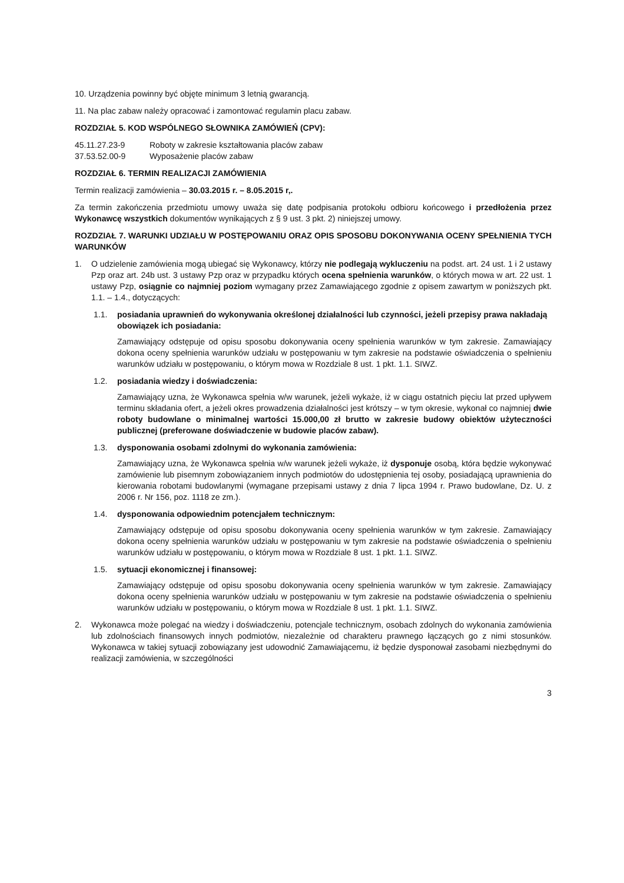10. Urządzenia powinny być objęte minimum 3 letnią gwarancją.
11. Na plac zabaw należy opracować i zamontować regulamin placu zabaw.
ROZDZIAŁ 5. KOD WSPÓLNEGO SŁOWNIKA ZAMÓWIEŃ (CPV):
45.11.27.23-9 Roboty w zakresie kształtowania placów zabaw
37.53.52.00-9 Wyposażenie placów zabaw
ROZDZIAŁ 6. TERMIN REALIZACJI ZAMÓWIENIA
Termin realizacji zamówienia – 30.03.2015 r. – 8.05.2015 r,.
Za termin zakończenia przedmiotu umowy uważa się datę podpisania protokołu odbioru końcowego i przedłożenia przez Wykonawcę wszystkich dokumentów wynikających z § 9 ust. 3 pkt. 2) niniejszej umowy.
ROZDZIAŁ 7. WARUNKI UDZIAŁU W POSTĘPOWANIU ORAZ OPIS SPOSOBU DOKONYWANIA OCENY SPEŁNIENIA TYCH WARUNKÓW
1. O udzielenie zamówienia mogą ubiegać się Wykonawcy, którzy nie podlegają wykluczeniu na podst. art. 24 ust. 1 i 2 ustawy Pzp oraz art. 24b ust. 3 ustawy Pzp oraz w przypadku których ocena spełnienia warunków, o których mowa w art. 22 ust. 1 ustawy Pzp, osiągnie co najmniej poziom wymagany przez Zamawiającego zgodnie z opisem zawartym w poniższych pkt. 1.1. – 1.4., dotyczących:
1.1. posiadania uprawnień do wykonywania określonej działalności lub czynności, jeżeli przepisy prawa nakładają obowiązek ich posiadania:
Zamawiający odstępuje od opisu sposobu dokonywania oceny spełnienia warunków w tym zakresie. Zamawiający dokona oceny spełnienia warunków udziału w postępowaniu w tym zakresie na podstawie oświadczenia o spełnieniu warunków udziału w postępowaniu, o którym mowa w Rozdziale 8 ust. 1 pkt. 1.1. SIWZ.
1.2. posiadania wiedzy i doświadczenia:
Zamawiający uzna, że Wykonawca spełnia w/w warunek, jeżeli wykaże, iż w ciągu ostatnich pięciu lat przed upływem terminu składania ofert, a jeżeli okres prowadzenia działalności jest krótszy – w tym okresie, wykonał co najmniej dwie roboty budowlane o minimalnej wartości 15.000,00 zł brutto w zakresie budowy obiektów użyteczności publicznej (preferowane doświadczenie w budowie placów zabaw).
1.3. dysponowania osobami zdolnymi do wykonania zamówienia:
Zamawiający uzna, że Wykonawca spełnia w/w warunek jeżeli wykaże, iż dysponuje osobą, która będzie wykonywać zamówienie lub pisemnym zobowiązaniem innych podmiotów do udostępnienia tej osoby, posiadającą uprawnienia do kierowania robotami budowlanymi (wymagane przepisami ustawy z dnia 7 lipca 1994 r. Prawo budowlane, Dz. U. z 2006 r. Nr 156, poz. 1118 ze zm.).
1.4. dysponowania odpowiednim potencjałem technicznym:
Zamawiający odstępuje od opisu sposobu dokonywania oceny spełnienia warunków w tym zakresie. Zamawiający dokona oceny spełnienia warunków udziału w postępowaniu w tym zakresie na podstawie oświadczenia o spełnieniu warunków udziału w postępowaniu, o którym mowa w Rozdziale 8 ust. 1 pkt. 1.1. SIWZ.
1.5. sytuacji ekonomicznej i finansowej:
Zamawiający odstępuje od opisu sposobu dokonywania oceny spełnienia warunków w tym zakresie. Zamawiający dokona oceny spełnienia warunków udziału w postępowaniu w tym zakresie na podstawie oświadczenia o spełnieniu warunków udziału w postępowaniu, o którym mowa w Rozdziale 8 ust. 1 pkt. 1.1. SIWZ.
2. Wykonawca może polegać na wiedzy i doświadczeniu, potencjale technicznym, osobach zdolnych do wykonania zamówienia lub zdolnościach finansowych innych podmiotów, niezależnie od charakteru prawnego łączących go z nimi stosunków. Wykonawca w takiej sytuacji zobowiązany jest udowodnić Zamawiającemu, iż będzie dysponował zasobami niezbędnymi do realizacji zamówienia, w szczególności
3